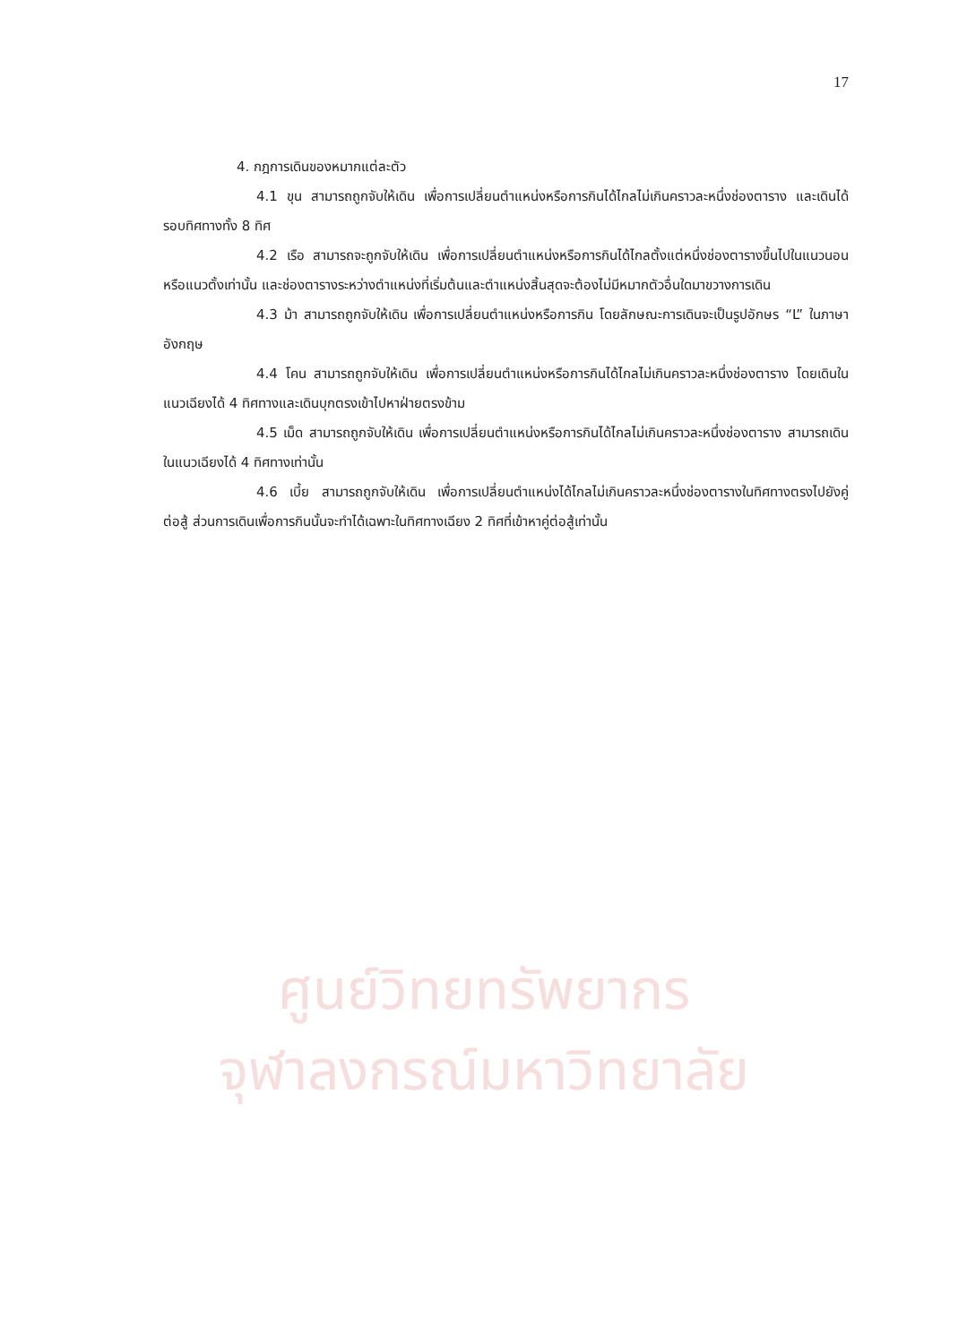17
4. กฎการเดินของหมากแต่ละตัว
4.1 ขุน สามารถถูกจับให้เดิน เพื่อการเปลี่ยนตำแหน่งหรือการกินได้ไกลไม่เกินคราวละหนึ่งช่องตาราง และเดินได้รอบทิศทางทั้ง 8 ทิศ
4.2 เรือ สามารถจะถูกจับให้เดิน เพื่อการเปลี่ยนตำแหน่งหรือการกินได้ไกลตั้งแต่หนึ่งช่องตารางขึ้นไปในแนวนอนหรือแนวตั้งเท่านั้น และช่องตารางระหว่างตำแหน่งที่เริ่มต้นและตำแหน่งสิ้นสุดจะต้องไม่มีหมากตัวอื่นใดมาขวางการเดิน
4.3 ม้า สามารถถูกจับให้เดิน เพื่อการเปลี่ยนตำแหน่งหรือการกิน โดยลักษณะการเดินจะเป็นรูปอักษร “L” ในภาษาอังกฤษ
4.4 โคน สามารถถูกจับให้เดิน เพื่อการเปลี่ยนตำแหน่งหรือการกินได้ไกลไม่เกินคราวละหนึ่งช่องตาราง โดยเดินในแนวเฉียงได้ 4 ทิศทางและเดินบุกตรงเข้าไปหาฝ่ายตรงข้าม
4.5 เม็ด สามารถถูกจับให้เดิน เพื่อการเปลี่ยนตำแหน่งหรือการกินได้ไกลไม่เกินคราวละหนึ่งช่องตาราง สามารถเดินในแนวเฉียงได้ 4 ทิศทางเท่านั้น
4.6 เบี้ย สามารถถูกจับให้เดิน เพื่อการเปลี่ยนตำแหน่งได้ไกลไม่เกินคราวละหนึ่งช่องตารางในทิศทางตรงไปยังคู่ต่อสู้ ส่วนการเดินเพื่อการกินนั้นจะทำได้เฉพาะในทิศทางเฉียง 2 ทิศที่เข้าหาคู่ต่อสู้เท่านั้น
ศูนย์วิทยทรัพยากร
จุฬาลงกรณ์มหาวิทยาลัย